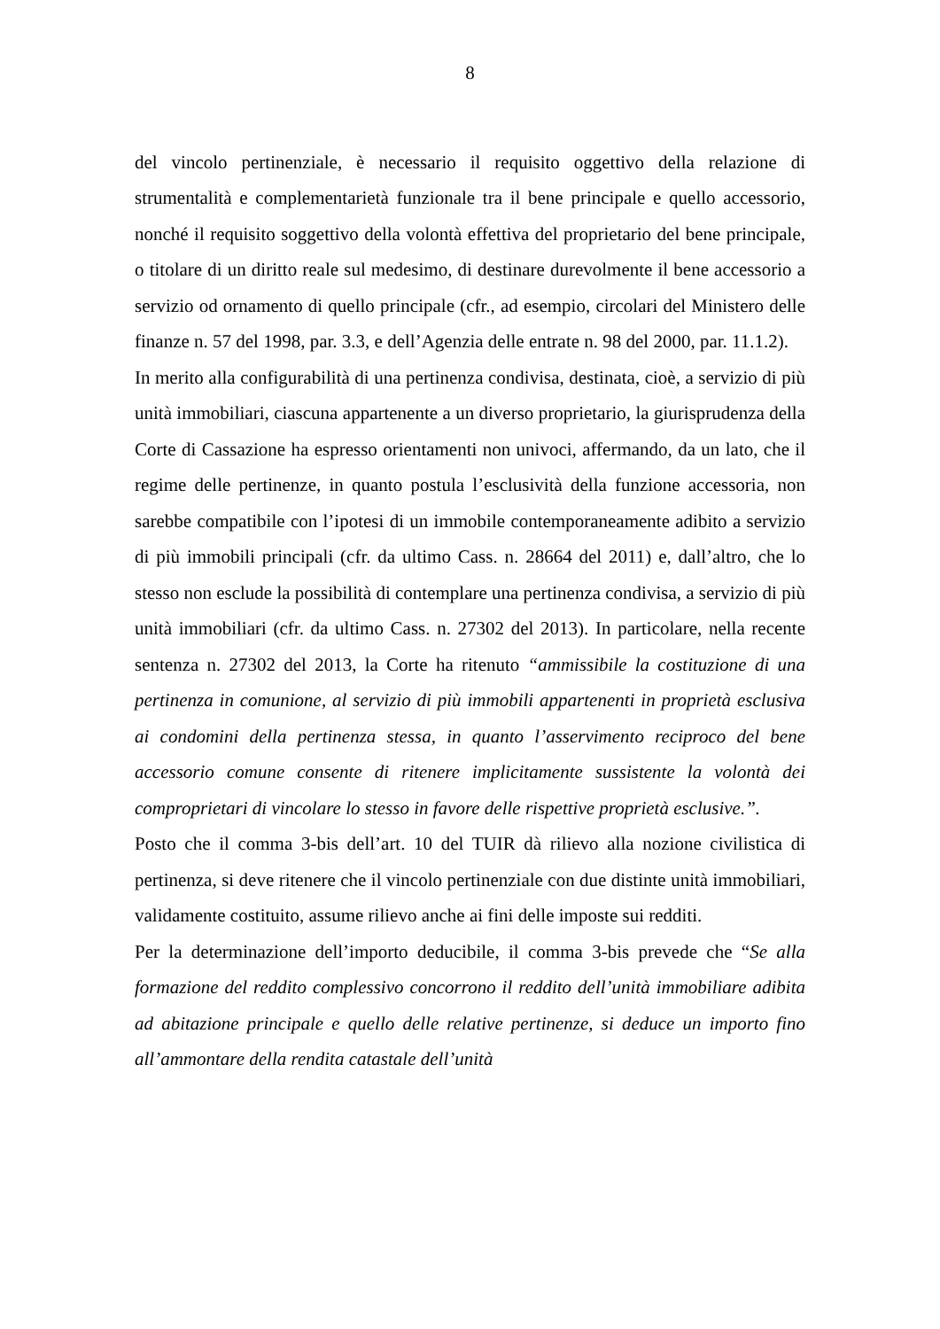8
del vincolo pertinenziale, è necessario il requisito oggettivo della relazione di strumentalità e complementarietà funzionale tra il bene principale e quello accessorio, nonché il requisito soggettivo della volontà effettiva del proprietario del bene principale, o titolare di un diritto reale sul medesimo, di destinare durevolmente il bene accessorio a servizio od ornamento di quello principale (cfr., ad esempio, circolari del Ministero delle finanze n. 57 del 1998, par. 3.3, e dell’Agenzia delle entrate n. 98 del 2000, par. 11.1.2).
In merito alla configurabilità di una pertinenza condivisa, destinata, cioè, a servizio di più unità immobiliari, ciascuna appartenente a un diverso proprietario, la giurisprudenza della Corte di Cassazione ha espresso orientamenti non univoci, affermando, da un lato, che il regime delle pertinenze, in quanto postula l’esclusività della funzione accessoria, non sarebbe compatibile con l’ipotesi di un immobile contemporaneamente adibito a servizio di più immobili principali (cfr. da ultimo Cass. n. 28664 del 2011) e, dall’altro, che lo stesso non esclude la possibilità di contemplare una pertinenza condivisa, a servizio di più unità immobiliari (cfr. da ultimo Cass. n. 27302 del 2013). In particolare, nella recente sentenza n. 27302 del 2013, la Corte ha ritenuto “ammissibile la costituzione di una pertinenza in comunione, al servizio di più immobili appartenenti in proprietà esclusiva ai condomini della pertinenza stessa, in quanto l’asservimento reciproco del bene accessorio comune consente di ritenere implicitamente sussistente la volontà dei comproprietari di vincolare lo stesso in favore delle rispettive proprietà esclusive.”.
Posto che il comma 3-bis dell’art. 10 del TUIR dà rilievo alla nozione civilistica di pertinenza, si deve ritenere che il vincolo pertinenziale con due distinte unità immobiliari, validamente costituito, assume rilievo anche ai fini delle imposte sui redditi.
Per la determinazione dell’importo deducibile, il comma 3-bis prevede che “Se alla formazione del reddito complessivo concorrono il reddito dell’unità immobiliare adibita ad abitazione principale e quello delle relative pertinenze, si deduce un importo fino all’ammontare della rendita catastale dell’unità